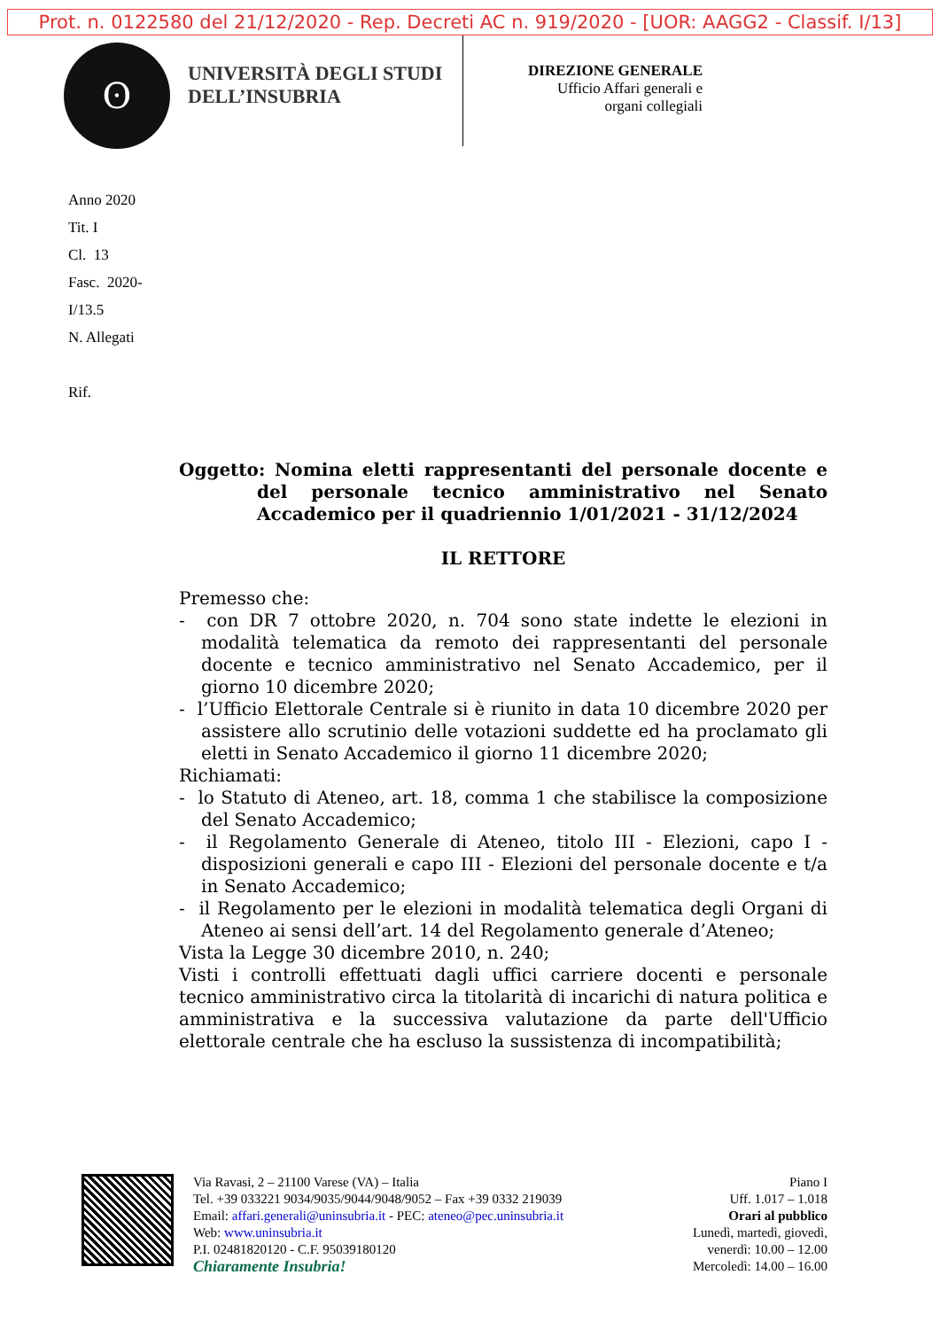Prot. n. 0122580 del 21/12/2020 - Rep. Decreti AC n. 919/2020 - [UOR: AAGG2 - Classif. I/13]
ʘ
UNIVERSITÀ DEGLI STUDI
DELL’INSUBRIA
DIREZIONE GENERALE
Ufficio Affari generali e
organi collegiali
Anno 2020
Tit. I
Cl. 13
Fasc. 2020-
I/13.5
N. Allegati
Rif.
Oggetto: Nomina eletti rappresentanti del personale docente e del personale tecnico amministrativo nel Senato Accademico per il quadriennio 1/01/2021 - 31/12/2024
IL RETTORE
Premesso che:
- con DR 7 ottobre 2020, n. 704 sono state indette le elezioni in modalità telematica da remoto dei rappresentanti del personale docente e tecnico amministrativo nel Senato Accademico, per il giorno 10 dicembre 2020;
- l’Ufficio Elettorale Centrale si è riunito in data 10 dicembre 2020 per assistere allo scrutinio delle votazioni suddette ed ha proclamato gli eletti in Senato Accademico il giorno 11 dicembre 2020;
Richiamati:
- lo Statuto di Ateneo, art. 18, comma 1 che stabilisce la composizione del Senato Accademico;
- il Regolamento Generale di Ateneo, titolo III - Elezioni, capo I - disposizioni generali e capo III - Elezioni del personale docente e t/a in Senato Accademico;
- il Regolamento per le elezioni in modalità telematica degli Organi di Ateneo ai sensi dell’art. 14 del Regolamento generale d’Ateneo;
Vista la Legge 30 dicembre 2010, n. 240;
Visti i controlli effettuati dagli uffici carriere docenti e personale tecnico amministrativo circa la titolarità di incarichi di natura politica e amministrativa e la successiva valutazione da parte dell'Ufficio elettorale centrale che ha escluso la sussistenza di incompatibilità;
Via Ravasi, 2 – 21100 Varese (VA) – Italia
Tel. +39 033221 9034/9035/9044/9048/9052 – Fax +39 0332 219039
Email: affari.generali@uninsubria.it - PEC: ateneo@pec.uninsubria.it
Web: www.uninsubria.it
P.I. 02481820120 - C.F. 95039180120
Chiaramente Insubria!
Piano I
Uff. 1.017 – 1.018
Orari al pubblico
Lunedì, martedì, giovedì,
venerdì: 10.00 – 12.00
Mercoledì: 14.00 – 16.00